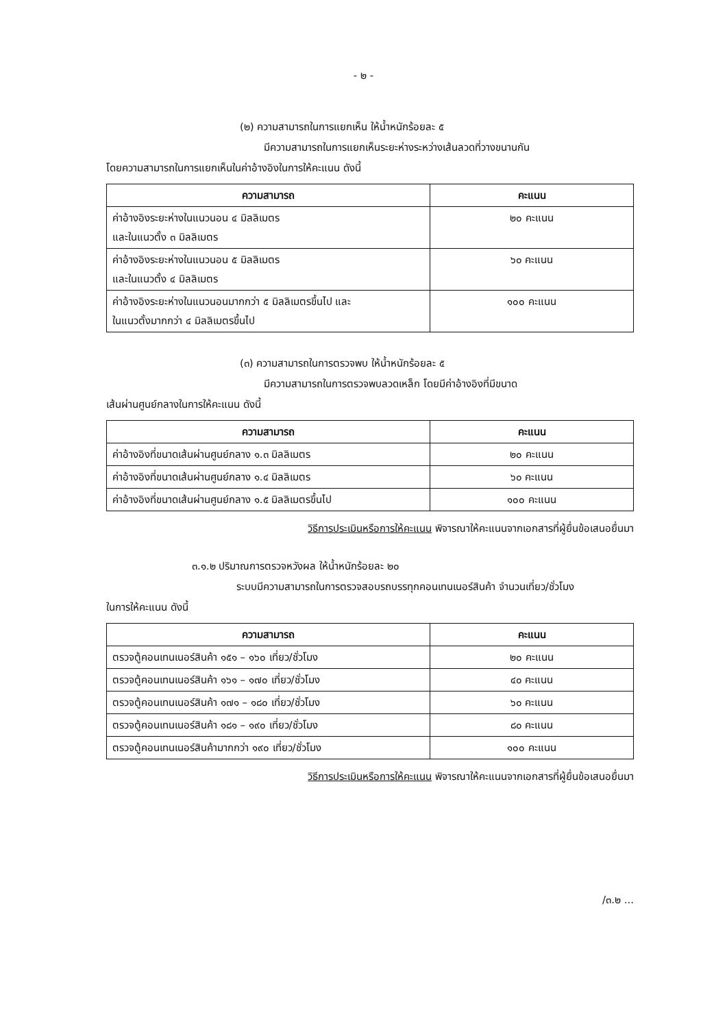- ๒ -
(๒) ความสามารถในการแยกเห็น ให้น้ำหนักร้อยละ ๕
มีความสามารถในการแยกเห็นระยะห่างระหว่างเส้นลวดที่วางขนานกัน
โดยความสามารถในการแยกเห็นในค่าอ้างอิงในการให้คะแนน ดังนี้
| ความสามารถ | คะแนน |
| --- | --- |
| ค่าอ้างอิงระยะห่างในแนวนอน ๔ มิลลิเมตร และในแนวตั้ง ๓ มิลลิเมตร | ๒๐ คะแนน |
| ค่าอ้างอิงระยะห่างในแนวนอน ๕ มิลลิเมตร และในแนวตั้ง ๔ มิลลิเมตร | ๖๐ คะแนน |
| ค่าอ้างอิงระยะห่างในแนวนอนมากกว่า ๕ มิลลิเมตรขึ้นไป และ ในแนวตั้งมากกว่า ๔ มิลลิเมตรขึ้นไป | ๑๐๐ คะแนน |
(๓) ความสามารถในการตรวจพบ ให้น้ำหนักร้อยละ ๕
มีความสามารถในการตรวจพบลวดเหล็ก โดยมีค่าอ้างอิงที่มีขนาด
เส้นผ่านศูนย์กลางในการให้คะแนน ดังนี้
| ความสามารถ | คะแนน |
| --- | --- |
| ค่าอ้างอิงที่ขนาดเส้นผ่านศูนย์กลาง ๑.๓ มิลลิเมตร | ๒๐ คะแนน |
| ค่าอ้างอิงที่ขนาดเส้นผ่านศูนย์กลาง ๑.๔ มิลลิเมตร | ๖๐ คะแนน |
| ค่าอ้างอิงที่ขนาดเส้นผ่านศูนย์กลาง ๑.๕ มิลลิเมตรขึ้นไป | ๑๐๐ คะแนน |
วิธีการประเมินหรือการให้คะแนน พิจารณาให้คะแนนจากเอกสารที่ผู้ยื่นข้อเสนอยื่นมา
๓.๑.๒ ปริมาณการตรวจหวังผล ให้น้ำหนักร้อยละ ๒๐
ระบบมีความสามารถในการตรวจสอบรถบรรทุกคอนเทนเนอร์สินค้า จำนวนเที่ยว/ชั่วโมง
ในการให้คะแนน ดังนี้
| ความสามารถ | คะแนน |
| --- | --- |
| ตรวจตู้คอนเทนเนอร์สินค้า ๑๕๑ – ๑๖๐ เที่ยว/ชั่วโมง | ๒๐ คะแนน |
| ตรวจตู้คอนเทนเนอร์สินค้า ๑๖๑ – ๑๗๐ เที่ยว/ชั่วโมง | ๔๐ คะแนน |
| ตรวจตู้คอนเทนเนอร์สินค้า ๑๗๑ – ๑๘๐ เที่ยว/ชั่วโมง | ๖๐ คะแนน |
| ตรวจตู้คอนเทนเนอร์สินค้า ๑๘๑ – ๑๙๐ เที่ยว/ชั่วโมง | ๘๐ คะแนน |
| ตรวจตู้คอนเทนเนอร์สินค้ามากกว่า ๑๙๐ เที่ยว/ชั่วโมง | ๑๐๐ คะแนน |
วิธีการประเมินหรือการให้คะแนน พิจารณาให้คะแนนจากเอกสารที่ผู้ยื่นข้อเสนอยื่นมา
/๓.๒ ...